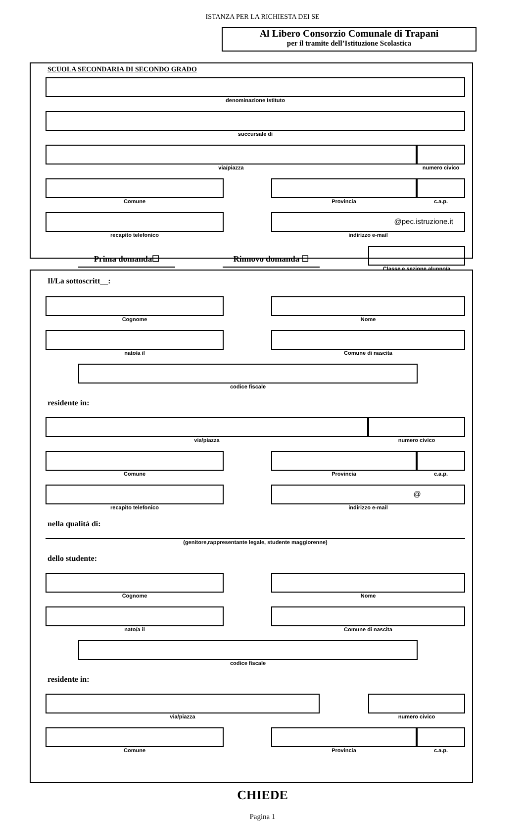ISTANZA PER LA RICHIESTA DEI SE
Al Libero Consorzio Comunale di Trapani
per il tramite dell’Istituzione Scolastica
SCUOLA SECONDARIA DI SECONDO GRADO
denominazione Istituto
succursale di
via/piazza numero civico
Comune Provincia c.a.p.
recapito telefonico
@pec.istruzione.it
indirizzo e-mail
Prima domanda☐ Rinnovo domanda ☐
Classe e sezione alunno/a
Il/La sottoscritt__:
Cognome Nome
nato/a il Comune di nascita
codice fiscale
residente in:
via/piazza numero civico
Comune Provincia c.a.p.
recapito telefonico
@
indirizzo e-mail
nella qualità di:
(genitore,rappresentante legale, studente maggiorenne)
dello studente:
Cognome Nome
nato/a il Comune di nascita
codice fiscale
residente in:
via/piazza numero civico
Comune Provincia c.a.p.
CHIEDE
Pagina 1